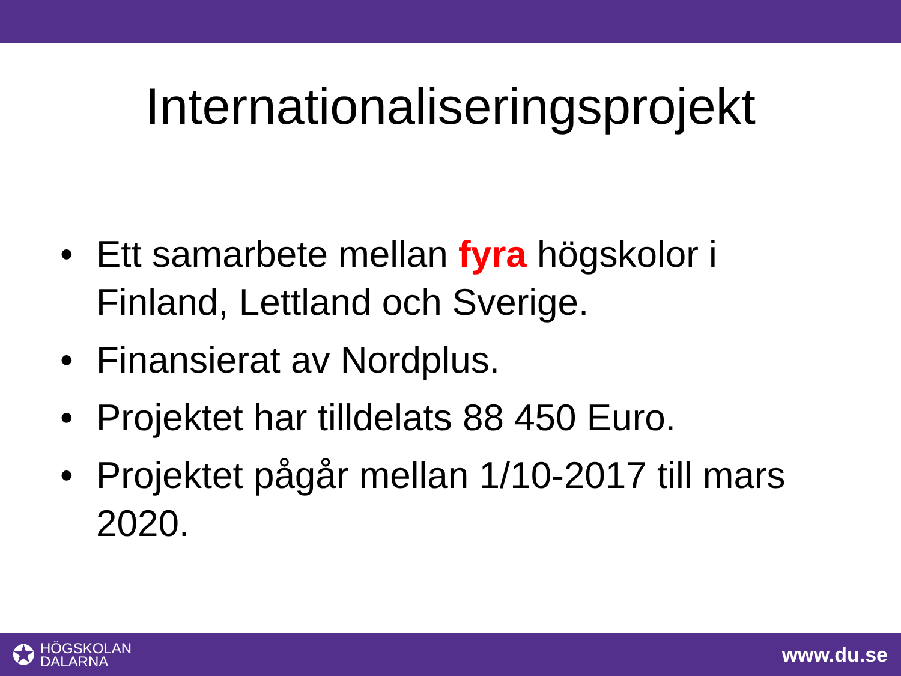Internationaliseringsprojekt
• Ett samarbete mellan fyra högskolor i Finland, Lettland och Sverige.
• Finansierat av Nordplus.
• Projektet har tilldelats 88 450 Euro.
• Projektet pågår mellan 1/10-2017 till mars 2020.
✪
HÖGSKOLAN
DALARNA
www.du.se